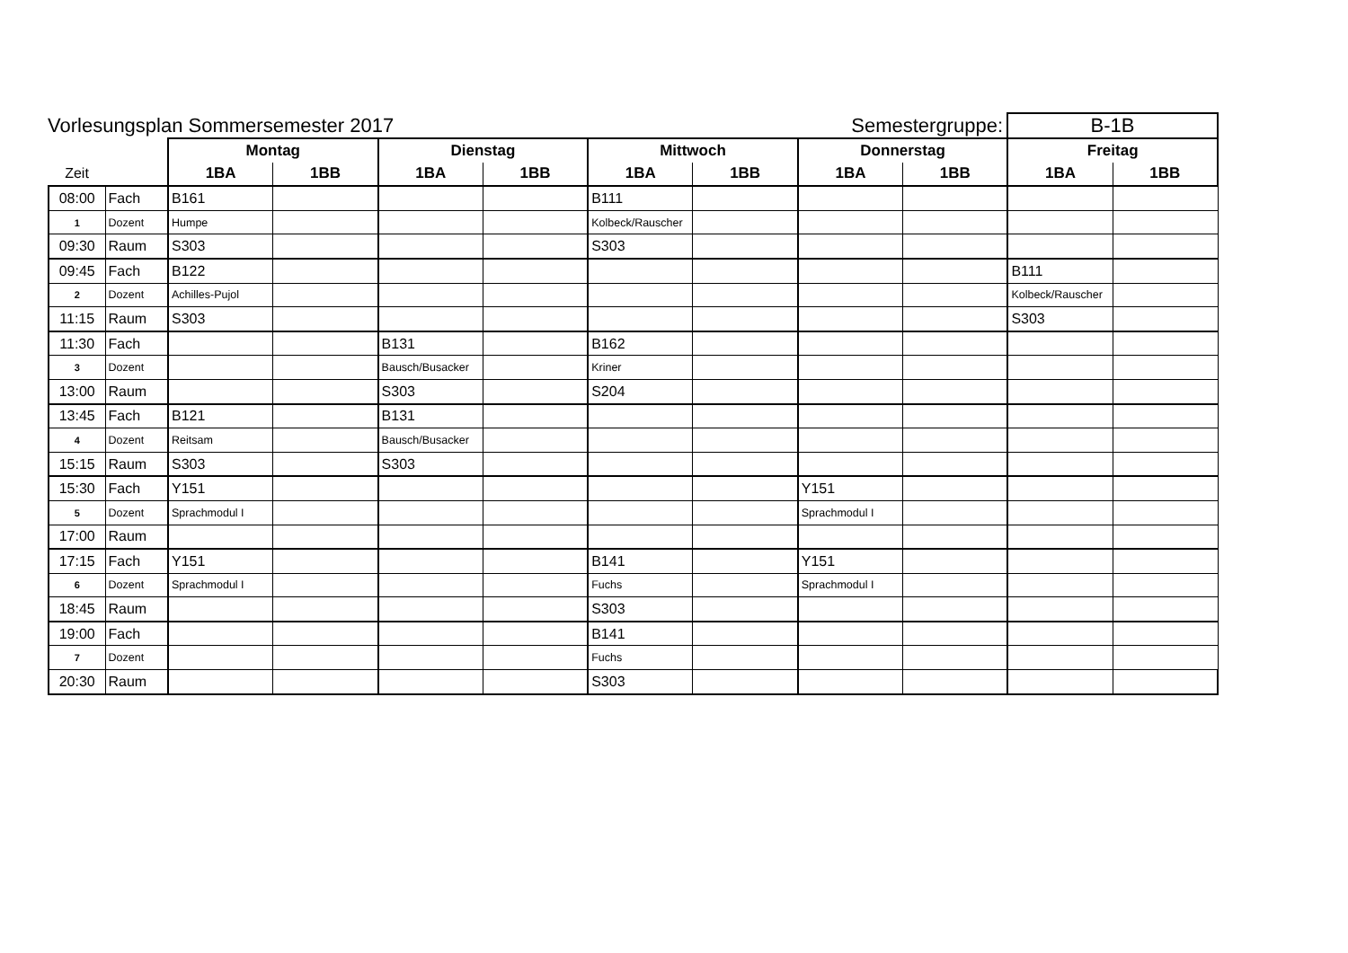Vorlesungsplan Sommersemester 2017
Semestergruppe:
B-1B
| | | Montag | | Dienstag | | Mittwoch | | Donnerstag | | Freitag | |
| Zeit | | 1BA | 1BB | 1BA | 1BB | 1BA | 1BB | 1BA | 1BB | 1BA | 1BB |
| 08:00 | Fach | B161 | | | | B111 | | | | | |
| 1 | Dozent | Humpe | | | | Kolbeck/Rauscher | | | | | |
| 09:30 | Raum | S303 | | | | S303 | | | | | |
| 09:45 | Fach | B122 | | | | | | | | B111 | |
| 2 | Dozent | Achilles-Pujol | | | | | | | | Kolbeck/Rauscher | |
| 11:15 | Raum | S303 | | | | | | | | S303 | |
| 11:30 | Fach | | | B131 | | B162 | | | | | |
| 3 | Dozent | | | Bausch/Busacker | | Kriner | | | | | |
| 13:00 | Raum | | | S303 | | S204 | | | | | |
| 13:45 | Fach | B121 | | B131 | | | | | | | |
| 4 | Dozent | Reitsam | | Bausch/Busacker | | | | | | | |
| 15:15 | Raum | S303 | | S303 | | | | | | | |
| 15:30 | Fach | Y151 | | | | | | Y151 | | | |
| 5 | Dozent | Sprachmodul I | | | | | | Sprachmodul I | | | |
| 17:00 | Raum | | | | | | | | | | |
| 17:15 | Fach | Y151 | | | | B141 | | Y151 | | | |
| 6 | Dozent | Sprachmodul I | | | | Fuchs | | Sprachmodul I | | | |
| 18:45 | Raum | | | | | S303 | | | | | |
| 19:00 | Fach | | | | | B141 | | | | | |
| 7 | Dozent | | | | | Fuchs | | | | | |
| 20:30 | Raum | | | | | S303 | | | | | |